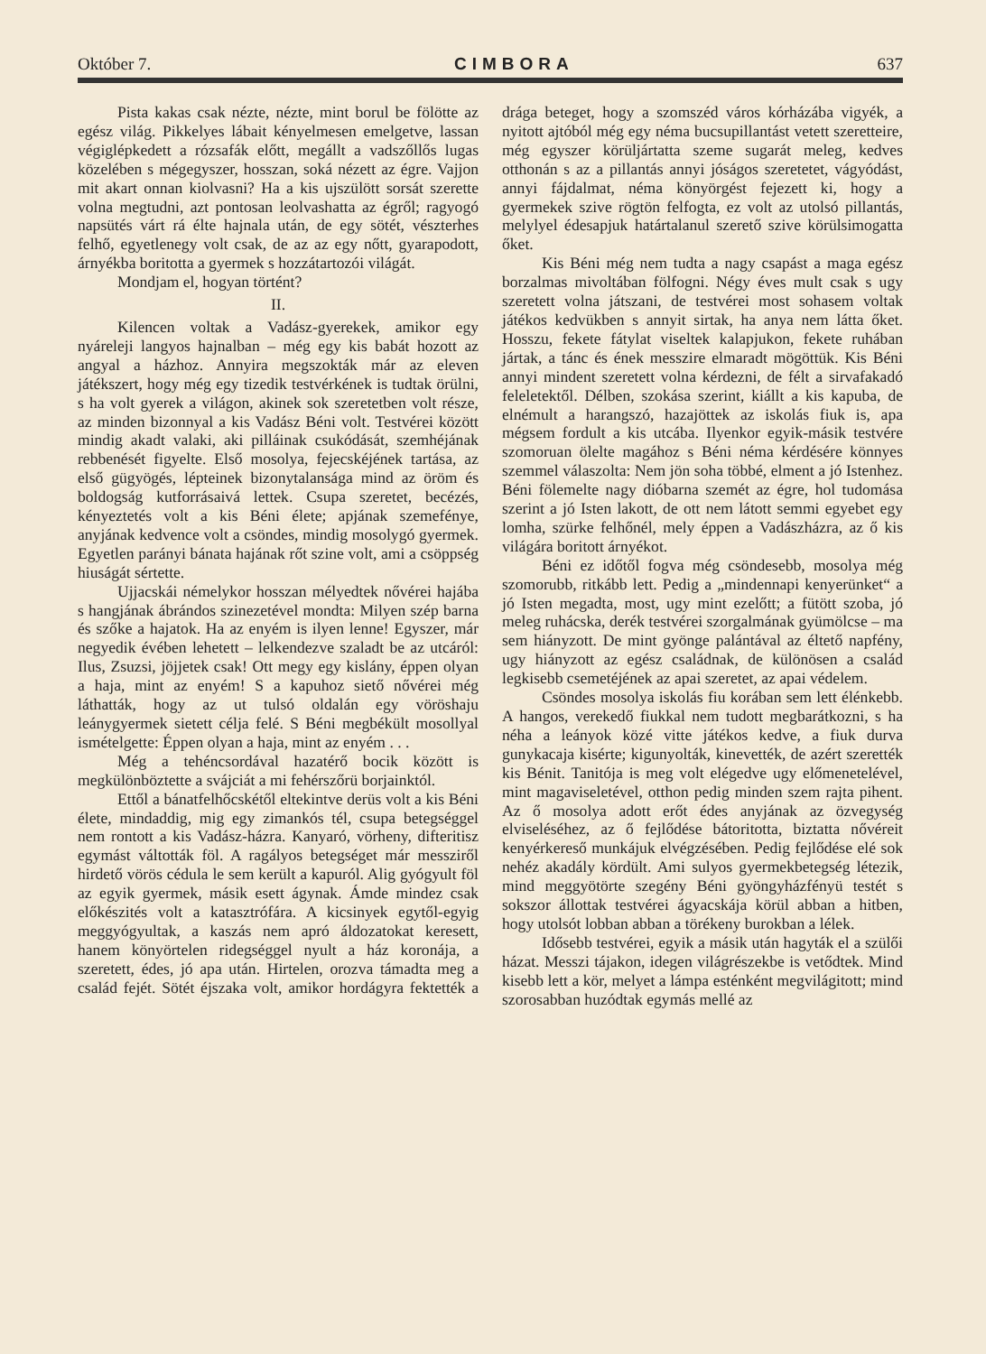Október 7. CIMBORA 637
Pista kakas csak nézte, nézte, mint borul be fölötte az egész világ. Pikkelyes lábait kényelmesen emelgetve, lassan végiglépkedett a rózsafák előtt, megállt a vadszőllős lugas közelében s mégegyszer, hosszan, soká nézett az égre. Vajjon mit akart onnan kiolvasni? Ha a kis ujszülött sorsát szerette volna megtudni, azt pontosan leolvashatta az égről; ragyogó napsütés várt rá élte hajnala után, de egy sötét, vészterhes felhő, egyetlenegy volt csak, de az az egy nőtt, gyarapodott, árnyékba boritotta a gyermek s hozzátartozói világát.
Mondjam el, hogyan történt?
II.
Kilencen voltak a Vadász-gyerekek, amikor egy nyáreleji langyos hajnalban – még egy kis babát hozott az angyal a házhoz. Annyira megszokták már az eleven játékszert, hogy még egy tizedik testvérkének is tudtak örülni, s ha volt gyerek a világon, akinek sok szeretetben volt része, az minden bizonnyal a kis Vadász Béni volt. Testvérei között mindig akadt valaki, aki pilláinak csukódását, szemhéjának rebbenését figyelte. Első mosolya, fejecskéjének tartása, az első gügyögés, lépteinek bizonytalansága mind az öröm és boldogság kutforrásaivá lettek. Csupa szeretet, becézés, kényeztetés volt a kis Béni élete; apjának szemefénye, anyjának kedvence volt a csöndes, mindig mosolygó gyermek. Egyetlen parányi bánata hajának rőt szine volt, ami a csöppség hiuságát sértette.
Ujjacskái némelykor hosszan mélyedtek nővérei hajába s hangjának ábrándos szinezetével mondta: Milyen szép barna és szőke a hajatok. Ha az enyém is ilyen lenne! Egyszer, már negyedik évében lehetett – lelkendezve szaladt be az utcáról: Ilus, Zsuzsi, jöjjetek csak! Ott megy egy kislány, éppen olyan a haja, mint az enyém! S a kapuhoz siető nővérei még láthatták, hogy az ut tulsó oldalán egy vöröshaju leánygyermek sietett célja felé. S Béni megbékült mosollyal ismételgette: Éppen olyan a haja, mint az enyém . . .
Még a tehéncsordával hazatérő bocik között is megkülönböztette a svájciát a mi fehérszőrü borjainktól.
Ettől a bánatfelhőcskétől eltekintve derüs volt a kis Béni élete, mindaddig, mig egy zimankós tél, csupa betegséggel nem rontott a kis Vadász-házra. Kanyaró, vörheny, difteritisz egymást váltották föl. A ragályos betegséget már messziről hirdető vörös cédula le sem került a kapuról. Alig gyógyult föl az egyik gyermek, másik esett ágynak. Ámde mindez csak előkészités volt a katasztrófára. A kicsinyek egytől-egyig meggyógyultak, a kaszás nem apró áldozatokat keresett, hanem könyörtelen ridegséggel nyult a ház koronája, a szeretett, édes, jó apa után. Hirtelen, orozva támadta meg a család fejét. Sötét éjszaka volt, amikor hordágyra fektették a drága beteget, hogy a szomszéd város kórházába vigyék, a nyitott ajtóból még egy néma bucsupillantást vetett szeretteire, még egyszer körüljártatta szeme sugarát meleg, kedves otthonán s az a pillantás annyi jóságos szeretetet, vágyódást, annyi fájdalmat, néma könyörgést fejezett ki, hogy a gyermekek szive rögtön felfogta, ez volt az utolsó pillantás, melylyel édesapjuk határtalanul szerető szive körülsimogatta őket.
Kis Béni még nem tudta a nagy csapást a maga egész borzalmas mivoltában fölfogni. Négy éves mult csak s ugy szeretett volna játszani, de testvérei most sohasem voltak játékos kedvükben s annyit sirtak, ha anya nem látta őket. Hosszu, fekete fátylat viseltek kalapjukon, fekete ruhában jártak, a tánc és ének messzire elmaradt mögöttük. Kis Béni annyi mindent szeretett volna kérdezni, de félt a sirvafakadó feleletektől. Délben, szokása szerint, kiállt a kis kapuba, de elnémult a harangszó, hazajöttek az iskolás fiuk is, apa mégsem fordult a kis utcába. Ilyenkor egyik-másik testvére szomoruan ölelte magához s Béni néma kérdésére könnyes szemmel válaszolta: Nem jön soha többé, elment a jó Istenhez. Béni fölemelte nagy dióbarna szemét az égre, hol tudomása szerint a jó Isten lakott, de ott nem látott semmi egyebet egy lomha, szürke felhőnél, mely éppen a Vadászházra, az ő kis világára boritott árnyékot.
Béni ez időtől fogva még csöndesebb, mosolya még szomorubb, ritkább lett. Pedig a „mindennapi kenyerünket“ a jó Isten megadta, most, ugy mint ezelőtt; a fütött szoba, jó meleg ruhácska, derék testvérei szorgalmának gyümölcse – ma sem hiányzott. De mint gyönge palántával az éltető napfény, ugy hiányzott az egész családnak, de különösen a család legkisebb csemetéjének az apai szeretet, az apai védelem.
Csöndes mosolya iskolás fiu korában sem lett élénkebb. A hangos, verekedő fiukkal nem tudott megbarátkozni, s ha néha a leányok közé vitte játékos kedve, a fiuk durva gunykacaja kisérte; kigunyolták, kinevették, de azért szerették kis Bénit. Tanitója is meg volt elégedve ugy előmenetelével, mint magaviseletével, otthon pedig minden szem rajta pihent. Az ő mosolya adott erőt édes anyjának az özvegység elviseléséhez, az ő fejlődése bátoritotta, biztatta nővéreit kenyérkereső munkájuk elvégzésében. Pedig fejlődése elé sok nehéz akadály kördült. Ami sulyos gyermekbetegség létezik, mind meggyötörte szegény Béni gyöngyházfényü testét s sokszor állottak testvérei ágyacskája körül abban a hitben, hogy utolsót lobban abban a törékeny burokban a lélek.
Idősebb testvérei, egyik a másik után hagyták el a szülői házat. Messzi tájakon, idegen világrészekbe is vetődtek. Mind kisebb lett a kör, melyet a lámpa esténként megvilágitott; mind szorosabban huzódtak egymás mellé az